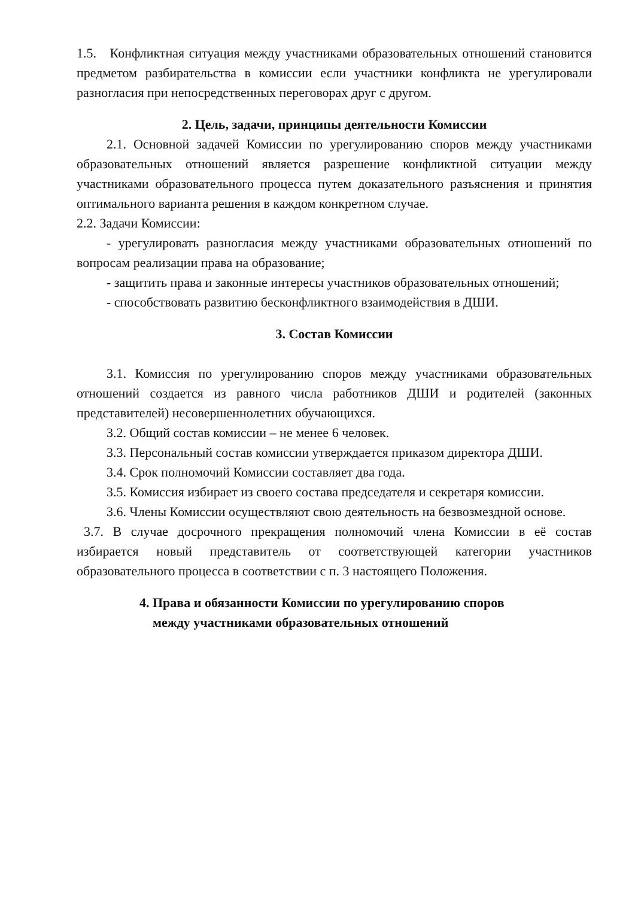1.5. Конфликтная ситуация между участниками образовательных отношений становится предметом разбирательства в комиссии если участники конфликта не урегулировали разногласия при непосредственных переговорах друг с другом.
2. Цель, задачи, принципы деятельности Комиссии
2.1. Основной задачей Комиссии по урегулированию споров между участниками образовательных отношений является разрешение конфликтной ситуации между участниками образовательного процесса путем доказательного разъяснения и принятия оптимального варианта решения в каждом конкретном случае.
2.2. Задачи Комиссии:
- урегулировать разногласия между участниками образовательных отношений по вопросам реализации права на образование;
- защитить права и законные интересы участников образовательных отношений;
- способствовать развитию бесконфликтного взаимодействия в ДШИ.
3. Состав Комиссии
3.1. Комиссия по урегулированию споров между участниками образовательных отношений создается из равного числа работников ДШИ и родителей (законных представителей) несовершеннолетних обучающихся.
3.2. Общий состав комиссии – не менее 6 человек.
3.3. Персональный состав комиссии утверждается приказом директора ДШИ.
3.4. Срок полномочий Комиссии составляет два года.
3.5. Комиссия избирает из своего состава председателя и секретаря комиссии.
3.6. Члены Комиссии осуществляют свою деятельность на безвозмездной основе.
3.7. В случае досрочного прекращения полномочий члена Комиссии в её состав избирается новый представитель от соответствующей категории участников образовательного процесса в соответствии с п. 3 настоящего Положения.
4. Права и обязанности Комиссии по урегулированию споров
между участниками образовательных отношений